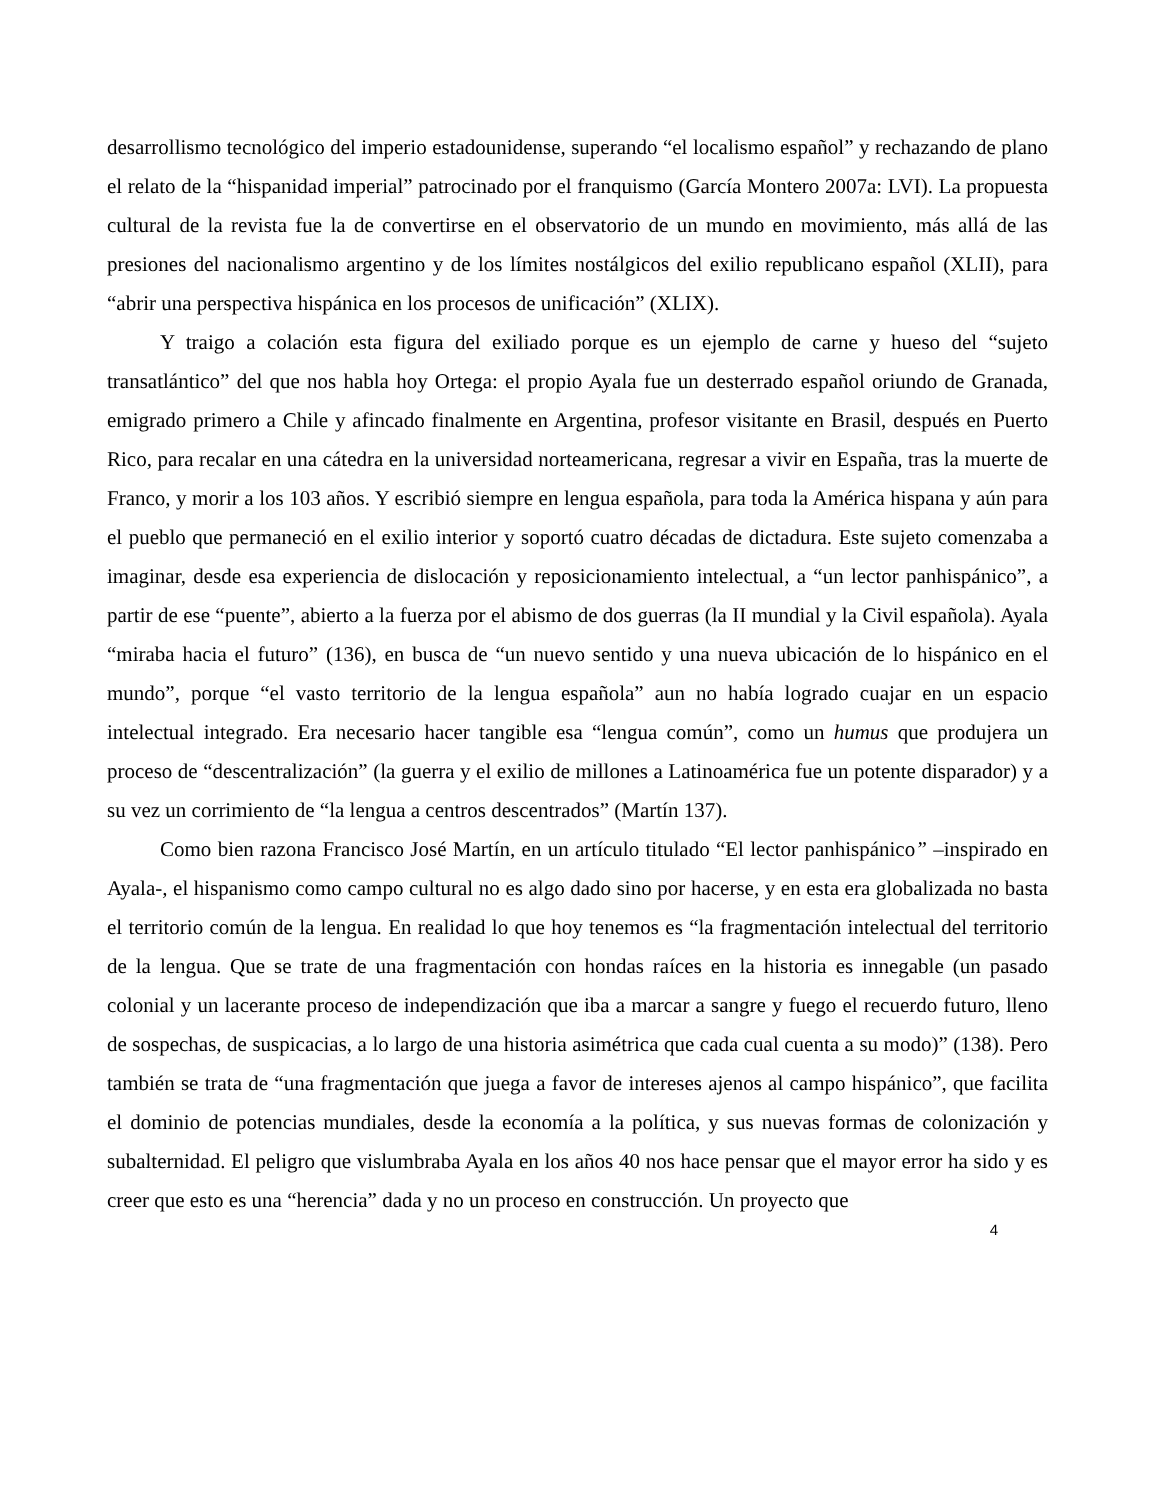desarrollismo tecnológico del imperio estadounidense, superando “el localismo español” y rechazando de plano el relato de la “hispanidad imperial” patrocinado por el franquismo (García Montero 2007a: LVI). La propuesta cultural de la revista fue la de convertirse en el observatorio de un mundo en movimiento, más allá de las presiones del nacionalismo argentino y de los límites nostálgicos del exilio republicano español (XLII), para “abrir una perspectiva hispánica en los procesos de unificación” (XLIX).
Y traigo a colación esta figura del exiliado porque es un ejemplo de carne y hueso del “sujeto transatlántico” del que nos habla hoy Ortega: el propio Ayala fue un desterrado español oriundo de Granada, emigrado primero a Chile y afincado finalmente en Argentina, profesor visitante en Brasil, después en Puerto Rico, para recalar en una cátedra en la universidad norteamericana, regresar a vivir en España, tras la muerte de Franco, y morir a los 103 años. Y escribió siempre en lengua española, para toda la América hispana y aún para el pueblo que permaneció en el exilio interior y soportó cuatro décadas de dictadura. Este sujeto comenzaba a imaginar, desde esa experiencia de dislocación y reposicionamiento intelectual, a “un lector panhispánico”, a partir de ese “puente”, abierto a la fuerza por el abismo de dos guerras (la II mundial y la Civil española). Ayala “miraba hacia el futuro” (136), en busca de “un nuevo sentido y una nueva ubicación de lo hispánico en el mundo”, porque “el vasto territorio de la lengua española” aun no había logrado cuajar en un espacio intelectual integrado. Era necesario hacer tangible esa “lengua común”, como un humus que produjera un proceso de “descentralización” (la guerra y el exilio de millones a Latinoamérica fue un potente disparador) y a su vez un corrimiento de “la lengua a centros descentrados” (Martín 137).
Como bien razona Francisco José Martín, en un artículo titulado “El lector panhispánico” –inspirado en Ayala-, el hispanismo como campo cultural no es algo dado sino por hacerse, y en esta era globalizada no basta el territorio común de la lengua. En realidad lo que hoy tenemos es “la fragmentación intelectual del territorio de la lengua. Que se trate de una fragmentación con hondas raíces en la historia es innegable (un pasado colonial y un lacerante proceso de independización que iba a marcar a sangre y fuego el recuerdo futuro, lleno de sospechas, de suspicacias, a lo largo de una historia asimétrica que cada cual cuenta a su modo)” (138). Pero también se trata de “una fragmentación que juega a favor de intereses ajenos al campo hispánico”, que facilita el dominio de potencias mundiales, desde la economía a la política, y sus nuevas formas de colonización y subalternidad. El peligro que vislumbraba Ayala en los años 40 nos hace pensar que el mayor error ha sido y es creer que esto es una “herencia” dada y no un proceso en construcción. Un proyecto que
4